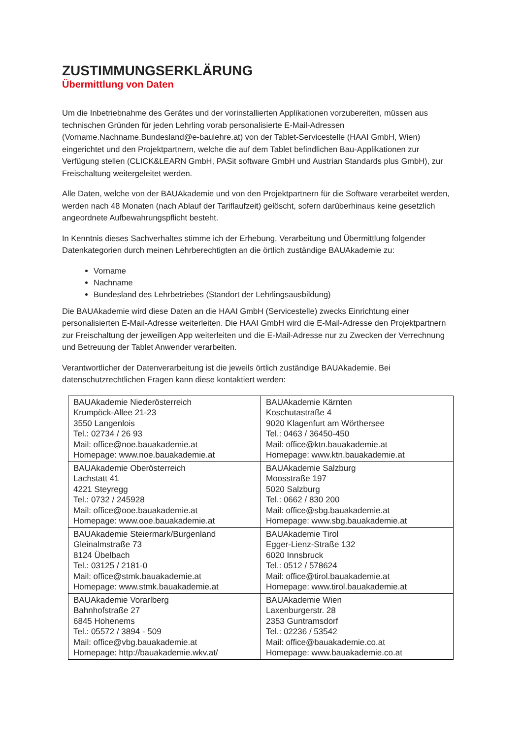ZUSTIMMUNGSERKLÄRUNG
Übermittlung von Daten
Um die Inbetriebnahme des Gerätes und der vorinstallierten Applikationen vorzubereiten, müssen aus technischen Gründen für jeden Lehrling vorab personalisierte E-Mail-Adressen (Vorname.Nachname.Bundesland@e-baulehre.at) von der Tablet-Servicestelle (HAAI GmbH, Wien) eingerichtet und den Projektpartnern, welche die auf dem Tablet befindlichen Bau-Applikationen zur Verfügung stellen (CLICK&LEARN GmbH, PASit software GmbH und Austrian Standards plus GmbH), zur Freischaltung weitergeleitet werden.
Alle Daten, welche von der BAUAkademie und von den Projektpartnern für die Software verarbeitet werden, werden nach 48 Monaten (nach Ablauf der Tariflaufzeit) gelöscht, sofern darüberhinaus keine gesetzlich angeordnete Aufbewahrungspflicht besteht.
In Kenntnis dieses Sachverhaltes stimme ich der Erhebung, Verarbeitung und Übermittlung folgender Datenkategorien durch meinen Lehrberechtigten an die örtlich zuständige BAUAkademie zu:
Vorname
Nachname
Bundesland des Lehrbetriebes (Standort der Lehrlingsausbildung)
Die BAUAkademie wird diese Daten an die HAAI GmbH (Servicestelle) zwecks Einrichtung einer personalisierten E-Mail-Adresse weiterleiten. Die HAAI GmbH wird die E-Mail-Adresse den Projektpartnern zur Freischaltung der jeweiligen App weiterleiten und die E-Mail-Adresse nur zu Zwecken der Verrechnung und Betreuung der Tablet Anwender verarbeiten.
Verantwortlicher der Datenverarbeitung ist die jeweils örtlich zuständige BAUAkademie. Bei datenschutzrechtlichen Fragen kann diese kontaktiert werden:
| BAUAkademie Niederösterreich Krumpöck-Allee 21-23 3550 Langenlois Tel.: 02734 / 26 93 Mail: office@noe.bauakademie.at Homepage: www.noe.bauakademie.at | BAUAkademie Kärnten Koschutastraße 4 9020 Klagenfurt am Wörthersee Tel.: 0463 / 36450-450 Mail: office@ktn.bauakademie.at Homepage: www.ktn.bauakademie.at |
| BAUAkademie Oberösterreich Lachstatt 41 4221 Steyregg Tel.: 0732 / 245928 Mail: office@ooe.bauakademie.at Homepage: www.ooe.bauakademie.at | BAUAkademie Salzburg Moosstraße 197 5020 Salzburg Tel.: 0662 / 830 200 Mail: office@sbg.bauakademie.at Homepage: www.sbg.bauakademie.at |
| BAUAkademie Steiermark/Burgenland Gleinalmstraße 73 8124 Übelbach Tel.: 03125 / 2181-0 Mail: office@stmk.bauakademie.at Homepage: www.stmk.bauakademie.at | BAUAkademie Tirol Egger-Lienz-Straße 132 6020 Innsbruck Tel.: 0512 / 578624 Mail: office@tirol.bauakademie.at Homepage: www.tirol.bauakademie.at |
| BAUAkademie Vorarlberg Bahnhofstraße 27 6845 Hohenems Tel.: 05572 / 3894 - 509 Mail: office@vbg.bauakademie.at Homepage: http://bauakademie.wkv.at/ | BAUAkademie Wien Laxenburgerstr. 28 2353 Guntramsdorf Tel.: 02236 / 53542 Mail: office@bauakademie.co.at Homepage: www.bauakademie.co.at |